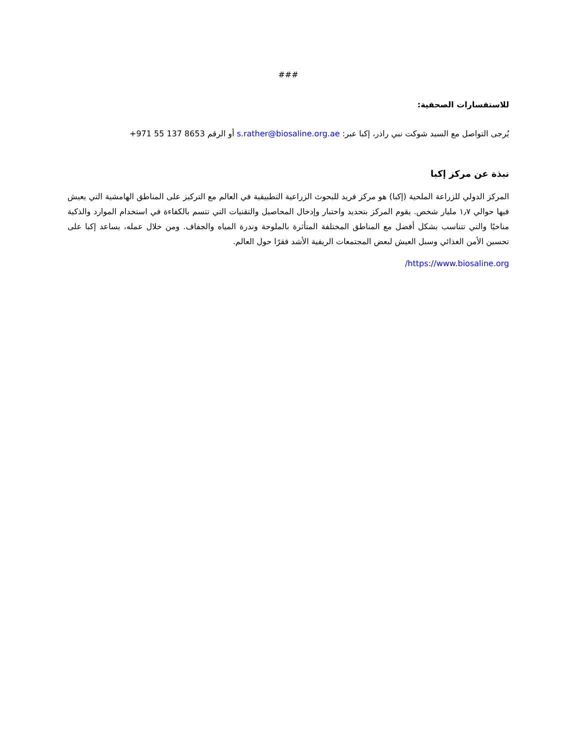###
للاستفسارات الصحفية:
يُرجى التواصل مع السيد شوكت نبي راذر، إكبا عبر: s.rather@biosaline.org.ae أو الرقم +971 55 137 8653
نبذة عن مركز إكبا
المركز الدولي للزراعة الملحية (إكبا) هو مركز فريد للبحوث الزراعية التطبيقية في العالم مع التركيز على المناطق الهامشية التي يعيش فيها حوالي ١٫٧ مليار شخص. يقوم المركز بتحديد واختبار وإدخال المحاصيل والتقنيات التي تتسم بالكفاءة في استخدام الموارد والذكية مناخيًا والتي تتناسب بشكل أفضل مع المناطق المختلفة المتأثرة بالملوحة وندرة المياه والجفاف. ومن خلال عمله، يساعد إكبا على تحسين الأمن الغذائي وسبل العيش لبعض المجتمعات الريفية الأشد فقرًا حول العالم.
https://www.biosaline.org/